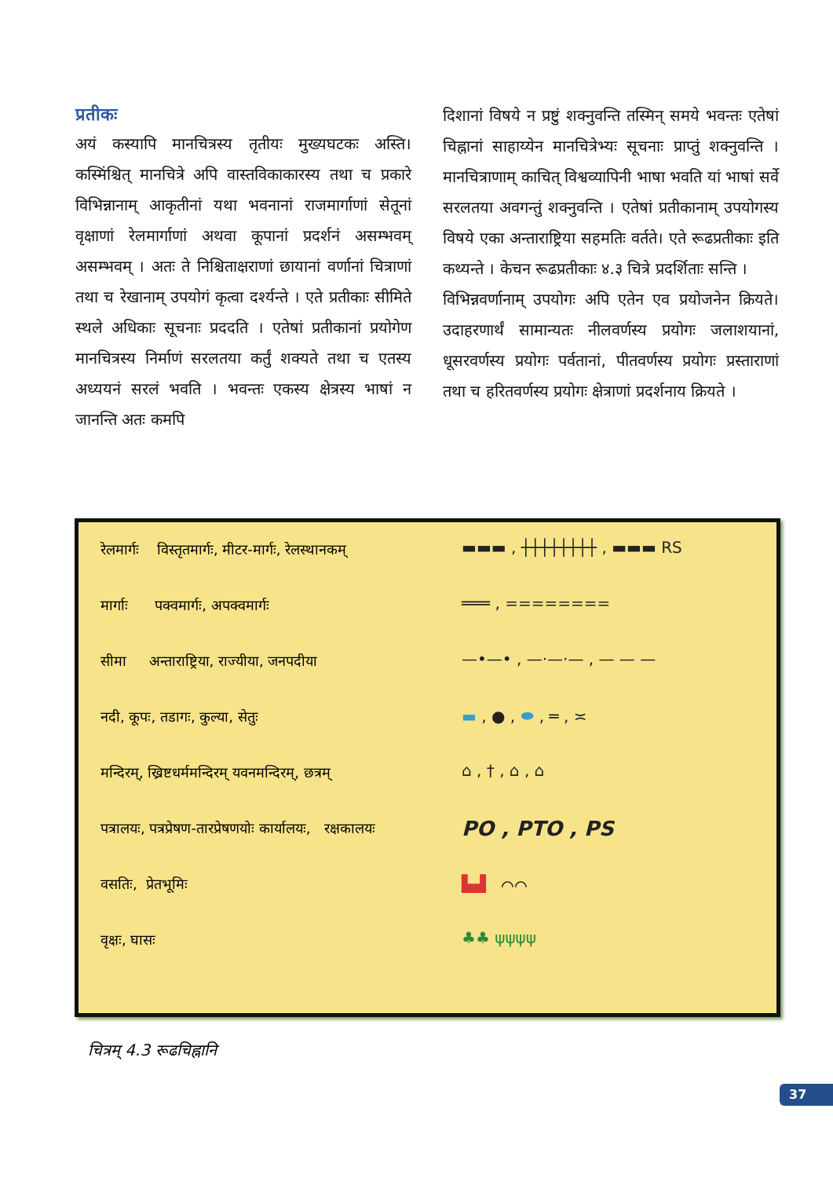प्रतीकः
अयं कस्यापि मानचित्रस्य तृतीयः मुख्यघटकः अस्ति। कस्मिंश्चित् मानचित्रे अपि वास्तविकाकारस्य तथा च प्रकारे विभिन्नानाम् आकृतीनां यथा भवनानां राजमार्गाणां सेतूनां वृक्षाणां रेलमार्गाणां अथवा कूपानां प्रदर्शनं असम्भवम् असम्भवम् । अतः ते निश्चिताक्षराणां छायानां वर्णानां चित्राणां तथा च रेखानाम् उपयोगं कृत्वा दर्श्यन्ते । एते प्रतीकाः सीमिते स्थले अधिकाः सूचनाः प्रददति । एतेषां प्रतीकानां प्रयोगेण मानचित्रस्य निर्माणं सरलतया कर्तुं शक्यते तथा च एतस्य अध्ययनं सरलं भवति । भवन्तः एकस्य क्षेत्रस्य भाषां न जानन्ति अतः कमपि
दिशानां विषये न प्रष्टुं शक्नुवन्ति तस्मिन् समये भवन्तः एतेषां चिह्नानां साहाय्येन मानचित्रेभ्यः सूचनाः प्राप्तुं शक्नुवन्ति । मानचित्राणाम् काचित् विश्वव्यापिनी भाषा भवति यां भाषां सर्वे सरलतया अवगन्तुं शक्नुवन्ति । एतेषां प्रतीकानाम् उपयोगस्य विषये एका अन्ताराष्ट्रिया सहमतिः वर्तते। एते रूढप्रतीकाः इति कथ्यन्ते । केचन रूढप्रतीकाः ४.३ चित्रे प्रदर्शिताः सन्ति ।
विभिन्नवर्णानाम् उपयोगः अपि एतेन एव प्रयोजनेन क्रियते। उदाहरणार्थं सामान्यतः नीलवर्णस्य प्रयोगः जलाशयानां, धूसरवर्णस्य प्रयोगः पर्वतानां, पीतवर्णस्य प्रयोगः प्रस्ताराणां तथा च हरितवर्णस्य प्रयोगः क्षेत्राणां प्रदर्शनाय क्रियते ।
रेलमार्गः विस्तृतमार्गः, मीटर-मार्गः, रेलस्थानकम्
मार्गाः पक्वमार्गः, अपक्वमार्गः
सीमा अन्ताराष्ट्रिया, राज्यीया, जनपदीया
नदी, कूपः, तडागः, कुल्या, सेतुः
मन्दिरम्, ख्रिष्टधर्ममन्दिरम् यवनमन्दिरम्, छत्रम्
पत्रालयः, पत्रप्रेषण-तारप्रेषणयोः कार्यालयः, रक्षकालयः
वसतिः, प्रेतभूमिः
वृक्षः, घासः
▬▬▬ , ┼┼┼┼┼┼┼┼ , ▬▬▬ RS
═══ , ========
—•—• , —·—·— , — — —
▬ , ● , ⬬ , ═ , ≍
⌂ , † , ⌂ , ⌂
PO , PTO , PS
▙▟ ⌒⌒
♣♣ ψψψψ
चित्रम् 4.3 रूढचिह्नानि
37